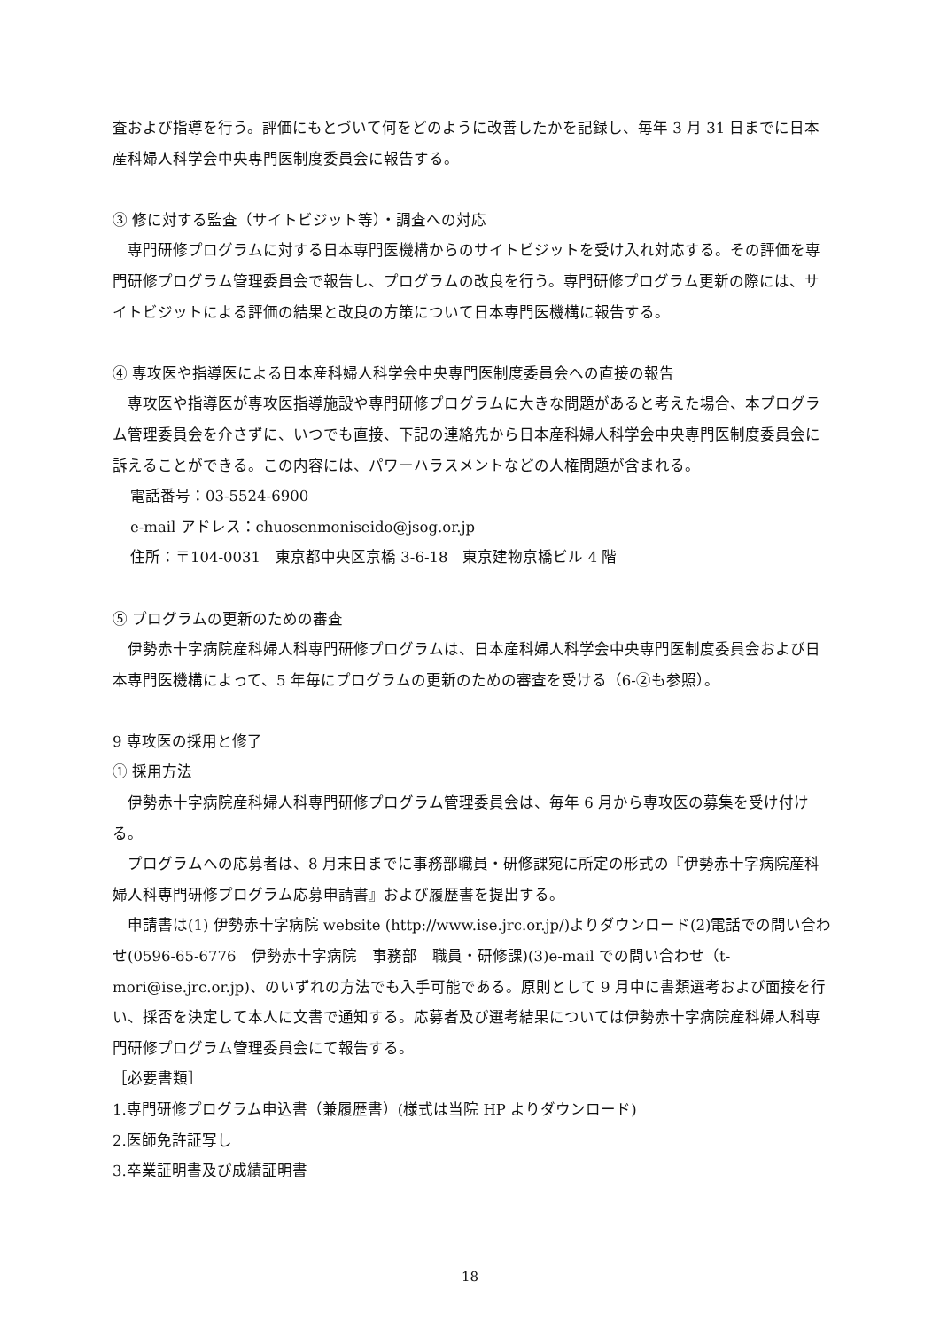査および指導を行う。評価にもとづいて何をどのように改善したかを記録し、毎年 3 月 31 日までに日本産科婦人科学会中央専門医制度委員会に報告する。
③ 修に対する監査（サイトビジット等）・調査への対応
　専門研修プログラムに対する日本専門医機構からのサイトビジットを受け入れ対応する。その評価を専門研修プログラム管理委員会で報告し、プログラムの改良を行う。専門研修プログラム更新の際には、サイトビジットによる評価の結果と改良の方策について日本専門医機構に報告する。
④ 専攻医や指導医による日本産科婦人科学会中央専門医制度委員会への直接の報告
　専攻医や指導医が専攻医指導施設や専門研修プログラムに大きな問題があると考えた場合、本プログラム管理委員会を介さずに、いつでも直接、下記の連絡先から日本産科婦人科学会中央専門医制度委員会に訴えることができる。この内容には、パワーハラスメントなどの人権問題が含まれる。
電話番号：03-5524-6900
e-mail アドレス：chuosenmoniseido@jsog.or.jp
住所：〒104-0031　東京都中央区京橋 3-6-18　東京建物京橋ビル 4 階
⑤ プログラムの更新のための審査
　伊勢赤十字病院産科婦人科専門研修プログラムは、日本産科婦人科学会中央専門医制度委員会および日本専門医機構によって、5 年毎にプログラムの更新のための審査を受ける（6-②も参照）。
9 専攻医の採用と修了
① 採用方法
　伊勢赤十字病院産科婦人科専門研修プログラム管理委員会は、毎年 6 月から専攻医の募集を受け付ける。
　プログラムへの応募者は、8 月末日までに事務部職員・研修課宛に所定の形式の『伊勢赤十字病院産科婦人科専門研修プログラム応募申請書』および履歴書を提出する。
　申請書は(1) 伊勢赤十字病院 website (http://www.ise.jrc.or.jp/)よりダウンロード(2)電話での問い合わせ(0596-65-6776　伊勢赤十字病院　事務部　職員・研修課)(3)e-mail での問い合わせ（t-mori@ise.jrc.or.jp)、のいずれの方法でも入手可能である。原則として 9 月中に書類選考および面接を行い、採否を決定して本人に文書で通知する。応募者及び選考結果については伊勢赤十字病院産科婦人科専門研修プログラム管理委員会にて報告する。
［必要書類］
1.専門研修プログラム申込書（兼履歴書）(様式は当院 HP よりダウンロード)
2.医師免許証写し
3.卒業証明書及び成績証明書
18